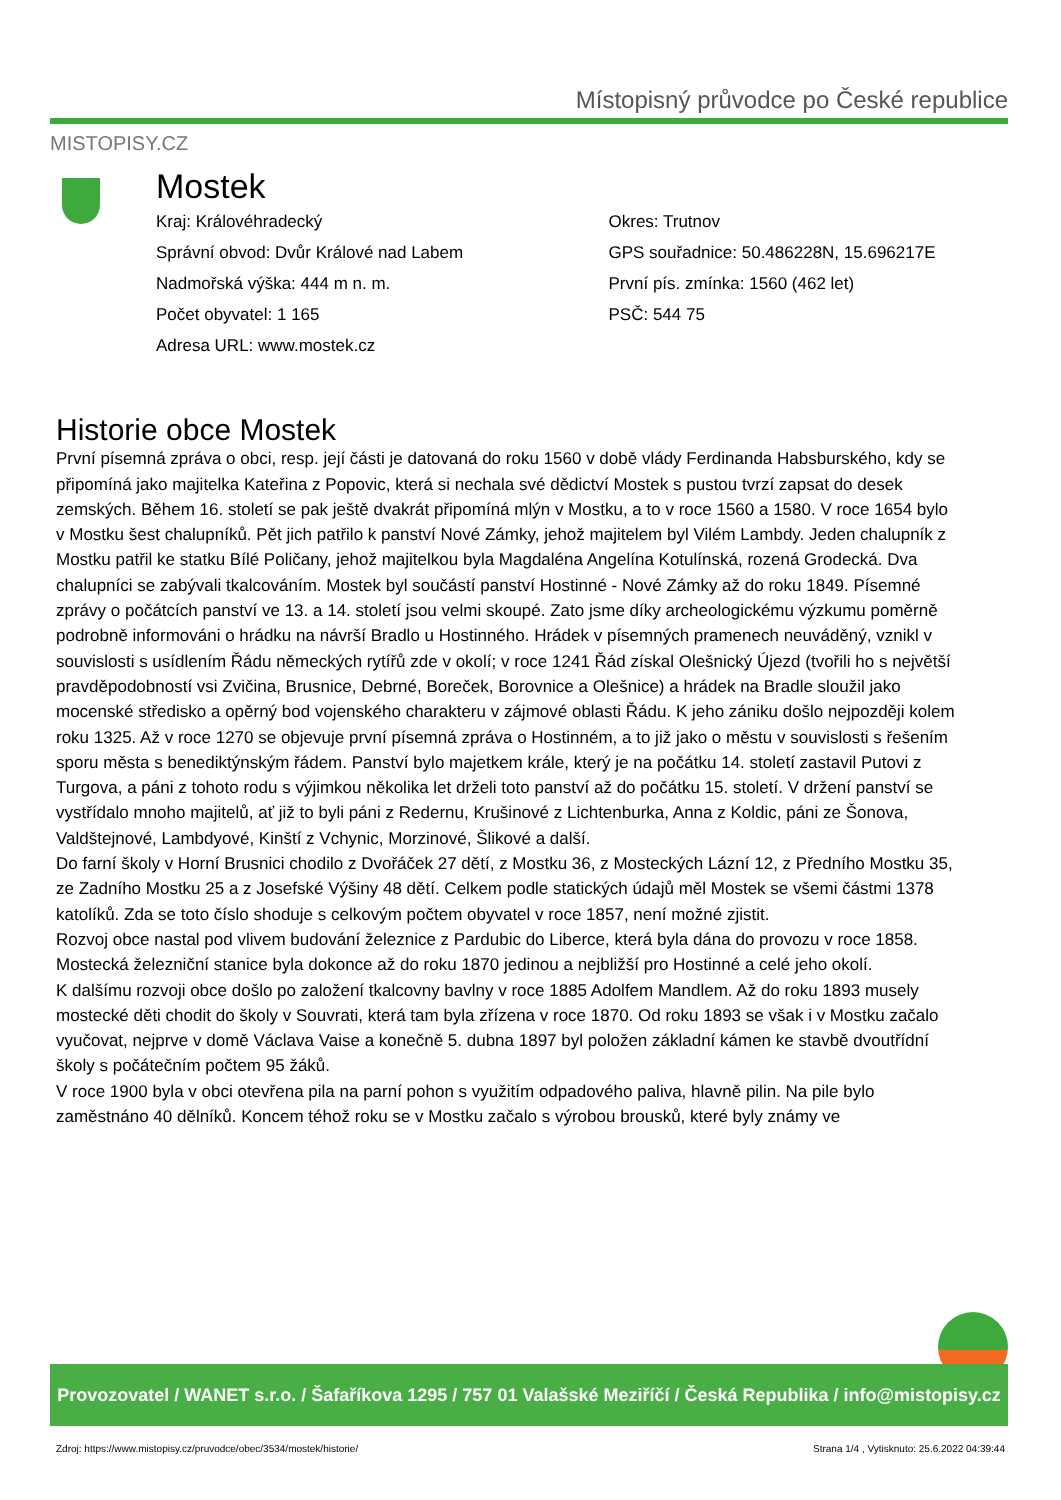MISTOPISY.CZ
Místopisný průvodce po České republice
Mostek
Kraj: Královéhradecký
Správní obvod: Dvůr Králové nad Labem
Nadmořská výška: 444 m n. m.
Počet obyvatel: 1 165
Adresa URL: www.mostek.cz
Okres: Trutnov
GPS souřadnice: 50.486228N, 15.696217E
První pís. zmínka: 1560 (462 let)
PSČ: 544 75
Historie obce Mostek
První písemná zpráva o obci, resp. její části je datovaná do roku 1560 v době vlády Ferdinanda Habsburského, kdy se připomíná jako majitelka Kateřina z Popovic, která si nechala své dědictví Mostek s pustou tvrzí zapsat do desek zemských. Během 16. století se pak ještě dvakrát připomíná mlýn v Mostku, a to v roce 1560 a 1580. V roce 1654 bylo v Mostku šest chalupníků. Pět jich patřilo k panství Nové Zámky, jehož majitelem byl Vilém Lambdy. Jeden chalupník z Mostku patřil ke statku Bílé Poličany, jehož majitelkou byla Magdaléna Angelína Kotulínská, rozená Grodecká. Dva chalupníci se zabývali tkalcováním. Mostek byl součástí panství Hostinné - Nové Zámky až do roku 1849. Písemné zprávy o počátcích panství ve 13. a 14. století jsou velmi skoupé. Zato jsme díky archeologickému výzkumu poměrně podrobně informováni o hrádku na návrší Bradlo u Hostinného. Hrádek v písemných pramenech neuváděný, vznikl v souvislosti s usídlením Řádu německých rytířů zde v okolí; v roce 1241 Řád získal Olešnický Újezd (tvořili ho s největší pravděpodobností vsi Zvičina, Brusnice, Debrné, Boreček, Borovnice a Olešnice) a hrádek na Bradle sloužil jako mocenské středisko a opěrný bod vojenského charakteru v zájmové oblasti Řádu. K jeho zániku došlo nejpozději kolem roku 1325. Až v roce 1270 se objevuje první písemná zpráva o Hostinném, a to již jako o městu v souvislosti s řešením sporu města s benediktýnským řádem. Panství bylo majetkem krále, který je na počátku 14. století zastavil Putovi z Turgova, a páni z tohoto rodu s výjimkou několika let drželi toto panství až do počátku 15. století. V držení panství se vystřídalo mnoho majitelů, ať již to byli páni z Redernu, Krušinové z Lichtenburka, Anna z Koldic, páni ze Šonova, Valdštejnové, Lambdyové, Kinští z Vchynic, Morzinové, Šlikové a další.
Do farní školy v Horní Brusnici chodilo z Dvořáček 27 dětí, z Mostku 36, z Mosteckých Lázní 12, z Předního Mostku 35, ze Zadního Mostku 25 a z Josefské Výšiny 48 dětí. Celkem podle statických údajů měl Mostek se všemi částmi 1378 katolíků. Zda se toto číslo shoduje s celkovým počtem obyvatel v roce 1857, není možné zjistit.
Rozvoj obce nastal pod vlivem budování železnice z Pardubic do Liberce, která byla dána do provozu v roce 1858. Mostecká železniční stanice byla dokonce až do roku 1870 jedinou a nejbližší pro Hostinné a celé jeho okolí.
K dalšímu rozvoji obce došlo po založení tkalcovny bavlny v roce 1885 Adolfem Mandlem. Až do roku 1893 musely mostecké děti chodit do školy v Souvrati, která tam byla zřízena v roce 1870. Od roku 1893 se však i v Mostku začalo vyučovat, nejprve v domě Václava Vaise a konečně 5. dubna 1897 byl položen základní kámen ke stavbě dvoutřídní školy s počátečním počtem 95 žáků.
V roce 1900 byla v obci otevřena pila na parní pohon s využitím odpadového paliva, hlavně pilin. Na pile bylo zaměstnáno 40 dělníků. Koncem téhož roku se v Mostku začalo s výrobou brousků, které byly známy ve
Provozovatel / WANET s.r.o. / Šafaříkova 1295 / 757 01 Valašské Meziříčí / Česká Republika / info@mistopisy.cz
Zdroj: https://www.mistopisy.cz/pruvodce/obec/3534/mostek/historie/ Strana 1/4 , Vytisknuto: 25.6.2022 04:39:44